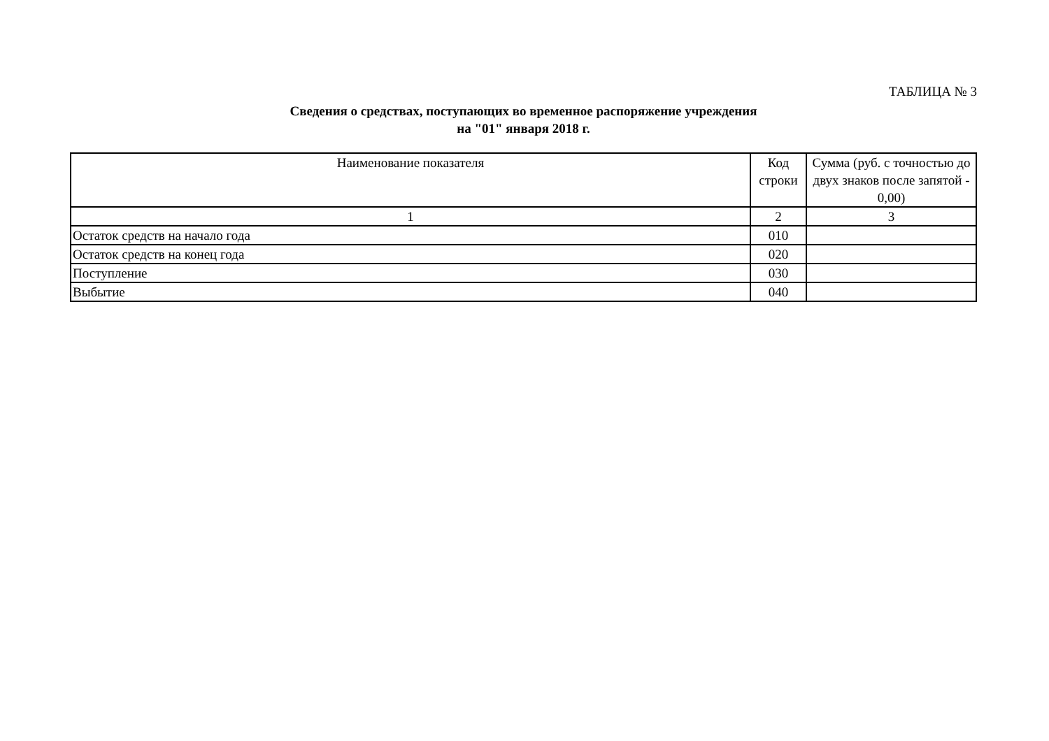ТАБЛИЦА № 3
Сведения о средствах, поступающих во временное распоряжение учреждения
на "01" января 2018 г.
| Наименование показателя | Код строки | Сумма (руб. с точностью до двух знаков после запятой - 0,00) |
| --- | --- | --- |
| 1 | 2 | 3 |
| Остаток средств на начало года | 010 | |
| Остаток средств на конец года | 020 | |
| Поступление | 030 | |
| Выбытие | 040 | |